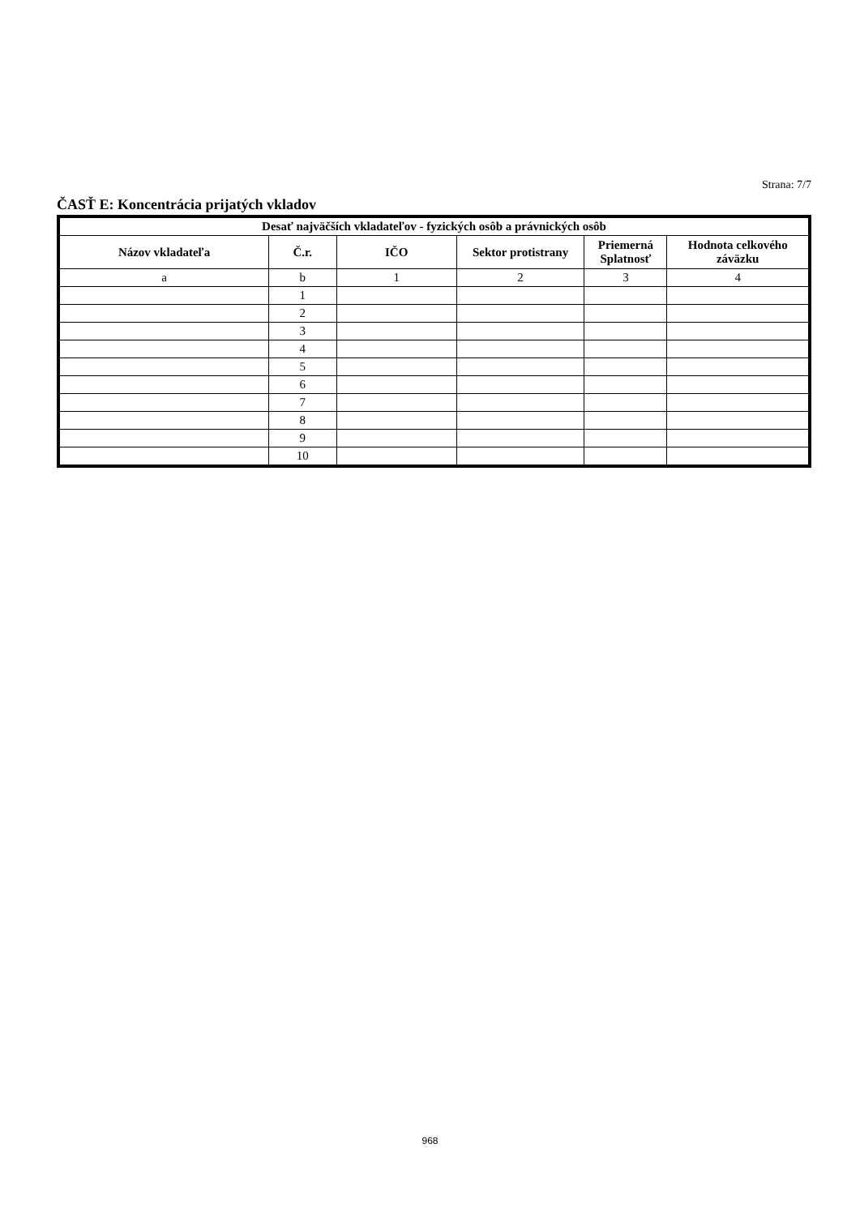Strana: 7/7
ČASŤ E: Koncentrácia prijatých vkladov
| Desať najväčších vkladateľov - fyzických osôb a právnických osôb | | | | | |
| --- | --- | --- | --- | --- | --- |
| Názov vkladateľa | Č.r. | IČO | Sektor protistrany | Priemerná Splatnosť | Hodnota celkového záväzku |
| a | b | 1 | 2 | 3 | 4 |
| | 1 | | | | |
| | 2 | | | | |
| | 3 | | | | |
| | 4 | | | | |
| | 5 | | | | |
| | 6 | | | | |
| | 7 | | | | |
| | 8 | | | | |
| | 9 | | | | |
| | 10 | | | | |
968